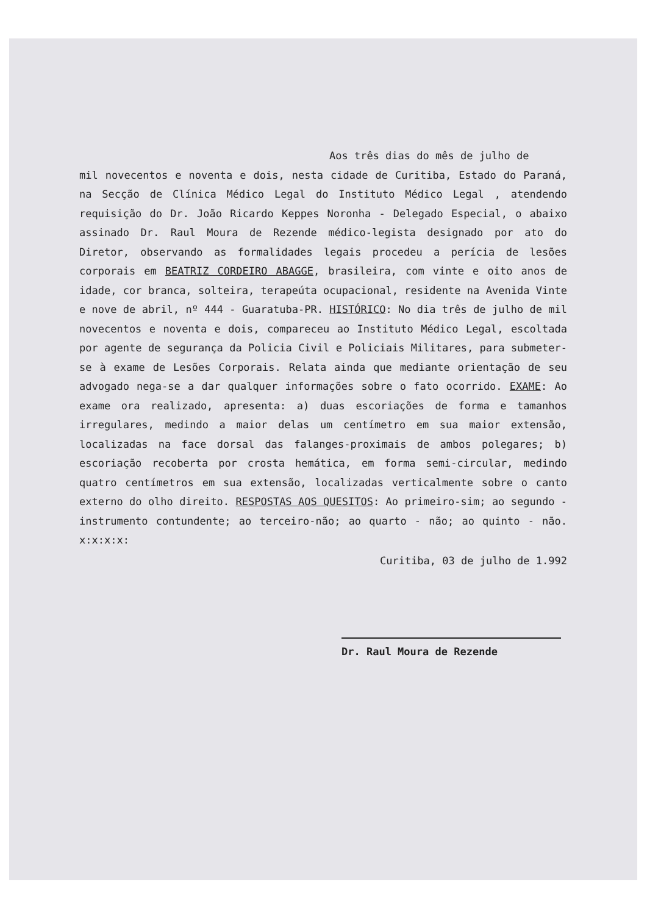Aos três dias do mês de julho de
mil novecentos e noventa e dois, nesta cidade de Curitiba, Estado do Paraná, na Secção de Clínica Médico Legal do Instituto Médico Legal , atendendo requisição do Dr. João Ricardo Keppes Noronha - Delegado Especial, o abaixo assinado Dr. Raul Moura de Rezende médico-legista designado por ato do Diretor, observando as formalidades legais procedeu a perícia de lesões corporais em BEATRIZ CORDEIRO ABAGGE, brasileira, com vinte e oito anos de idade, cor branca, solteira, terapeúta ocupacional, residente na Avenida Vinte e nove de abril, nº 444 - Guaratuba-PR. HISTÓRICO: No dia três de julho de mil novecentos e noventa e dois, compareceu ao Instituto Médico Legal, escoltada por agente de segurança da Policia Civil e Policiais Militares, para submeter-se à exame de Lesões Corporais. Relata ainda que mediante orientação de seu advogado nega-se a dar qualquer informações sobre o fato ocorrido. EXAME: Ao exame ora realizado, apresenta: a) duas escoriações de forma e tamanhos irregulares, medindo a maior delas um centímetro em sua maior extensão, localizadas na face dorsal das falanges-proximais de ambos polegares; b) escoriação recoberta por crosta hemática, em forma semi-circular, medindo quatro centímetros em sua extensão, localizadas verticalmente sobre o canto externo do olho direito. RESPOSTAS AOS QUESITOS: Ao primeiro-sim; ao segundo - instrumento contundente; ao terceiro-não; ao quarto - não; ao quinto - não. x:x:x:x:
Curitiba, 03 de julho de 1.992
Dr. Raul Moura de Rezende